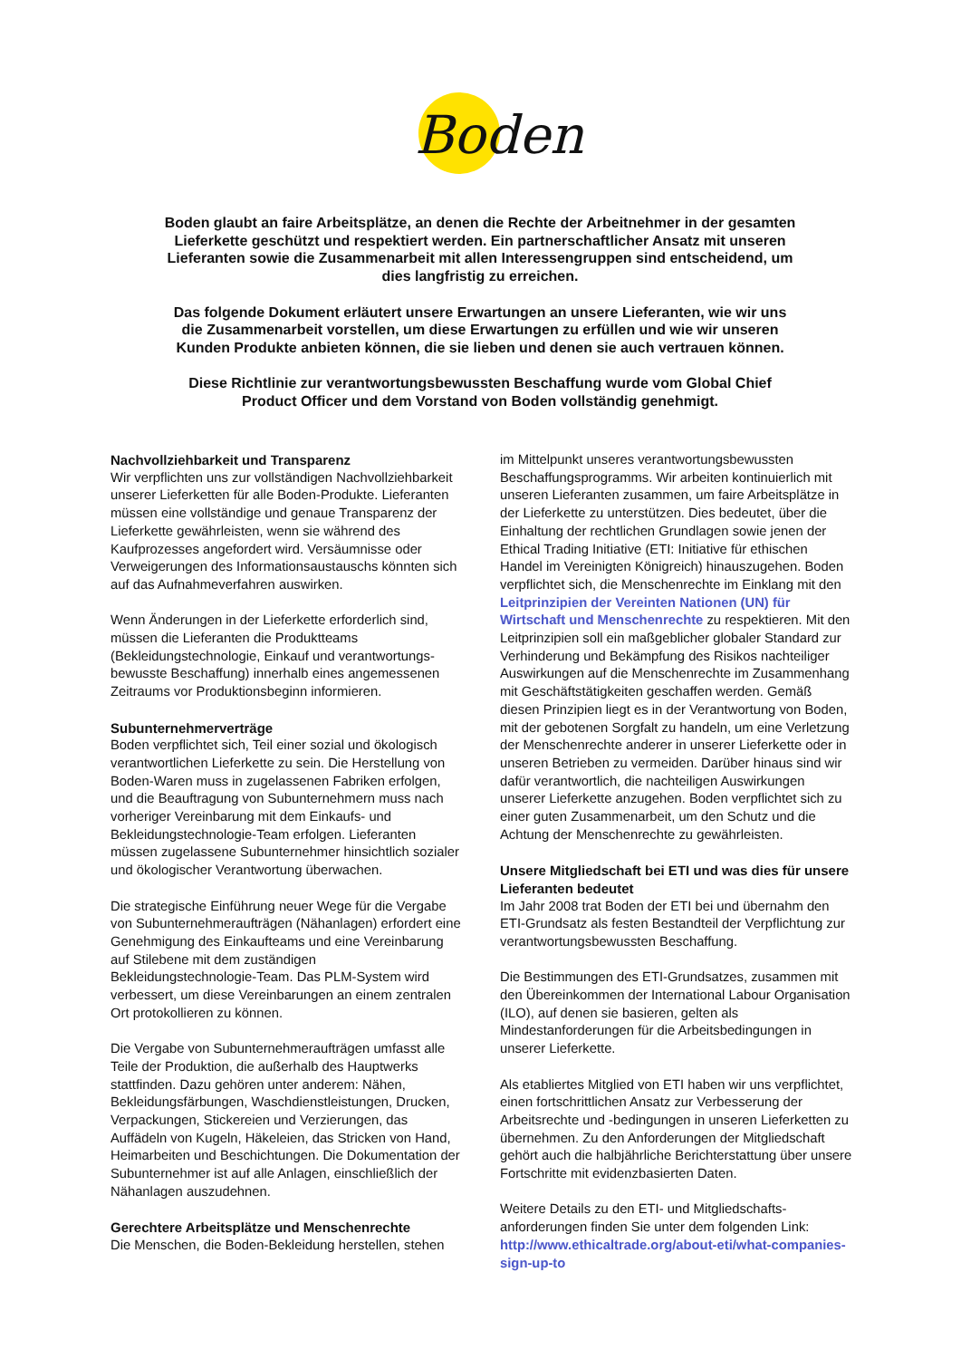Boden
Boden glaubt an faire Arbeitsplätze, an denen die Rechte der Arbeitnehmer in der gesamten Lieferkette geschützt und respektiert werden. Ein partnerschaftlicher Ansatz mit unseren Lieferanten sowie die Zusammenarbeit mit allen Interessengruppen sind entscheidend, um dies langfristig zu erreichen.
Das folgende Dokument erläutert unsere Erwartungen an unsere Lieferanten, wie wir uns die Zusammenarbeit vorstellen, um diese Erwartungen zu erfüllen und wie wir unseren Kunden Produkte anbieten können, die sie lieben und denen sie auch vertrauen können.
Diese Richtlinie zur verantwortungsbewussten Beschaffung wurde vom Global Chief Product Officer und dem Vorstand von Boden vollständig genehmigt.
Nachvollziehbarkeit und Transparenz
Wir verpflichten uns zur vollständigen Nachvollziehbarkeit unserer Lieferketten für alle Boden-Produkte. Lieferanten müssen eine vollständige und genaue Transparenz der Lieferkette gewährleisten, wenn sie während des Kaufprozesses angefordert wird. Versäumnisse oder Verweigerungen des Informationsaustauschs könnten sich auf das Aufnahmeverfahren auswirken.
Wenn Änderungen in der Lieferkette erforderlich sind, müssen die Lieferanten die Produktteams (Bekleidungstechnologie, Einkauf und verantwortungs-bewusste Beschaffung) innerhalb eines angemessenen Zeitraums vor Produktionsbeginn informieren.
Subunternehmerverträge
Boden verpflichtet sich, Teil einer sozial und ökologisch verantwortlichen Lieferkette zu sein. Die Herstellung von Boden-Waren muss in zugelassenen Fabriken erfolgen, und die Beauftragung von Subunternehmern muss nach vorheriger Vereinbarung mit dem Einkaufs- und Bekleidungstechnologie-Team erfolgen. Lieferanten müssen zugelassene Subunternehmer hinsichtlich sozialer und ökologischer Verantwortung überwachen.
Die strategische Einführung neuer Wege für die Vergabe von Subunternehmeraufträgen (Nähanlagen) erfordert eine Genehmigung des Einkaufteams und eine Vereinbarung auf Stilebene mit dem zuständigen Bekleidungstechnologie-Team. Das PLM-System wird verbessert, um diese Vereinbarungen an einem zentralen Ort protokollieren zu können.
Die Vergabe von Subunternehmeraufträgen umfasst alle Teile der Produktion, die außerhalb des Hauptwerks stattfinden. Dazu gehören unter anderem: Nähen, Bekleidungsfärbungen, Waschdienstleistungen, Drucken, Verpackungen, Stickereien und Verzierungen, das Auffädeln von Kugeln, Häkeleien, das Stricken von Hand, Heimarbeiten und Beschichtungen. Die Dokumentation der Subunternehmer ist auf alle Anlagen, einschließlich der Nähanlagen auszudehnen.
Gerechtere Arbeitsplätze und Menschenrechte
Die Menschen, die Boden-Bekleidung herstellen, stehen
im Mittelpunkt unseres verantwortungsbewussten Beschaffungsprogramms. Wir arbeiten kontinuierlich mit unseren Lieferanten zusammen, um faire Arbeitsplätze in der Lieferkette zu unterstützen. Dies bedeutet, über die Einhaltung der rechtlichen Grundlagen sowie jenen der Ethical Trading Initiative (ETI: Initiative für ethischen Handel im Vereinigten Königreich) hinauszugehen. Boden verpflichtet sich, die Menschenrechte im Einklang mit den Leitprinzipien der Vereinten Nationen (UN) für Wirtschaft und Menschenrechte zu respektieren. Mit den Leitprinzipien soll ein maßgeblicher globaler Standard zur Verhinderung und Bekämpfung des Risikos nachteiliger Auswirkungen auf die Menschenrechte im Zusammenhang mit Geschäftstätigkeiten geschaffen werden. Gemäß diesen Prinzipien liegt es in der Verantwortung von Boden, mit der gebotenen Sorgfalt zu handeln, um eine Verletzung der Menschenrechte anderer in unserer Lieferkette oder in unseren Betrieben zu vermeiden. Darüber hinaus sind wir dafür verantwortlich, die nachteiligen Auswirkungen unserer Lieferkette anzugehen. Boden verpflichtet sich zu einer guten Zusammenarbeit, um den Schutz und die Achtung der Menschenrechte zu gewährleisten.
Unsere Mitgliedschaft bei ETI und was dies für unsere Lieferanten bedeutet
Im Jahr 2008 trat Boden der ETI bei und übernahm den ETI-Grundsatz als festen Bestandteil der Verpflichtung zur verantwortungsbewussten Beschaffung.
Die Bestimmungen des ETI-Grundsatzes, zusammen mit den Übereinkommen der International Labour Organisation (ILO), auf denen sie basieren, gelten als Mindestanforderungen für die Arbeitsbedingungen in unserer Lieferkette.
Als etabliertes Mitglied von ETI haben wir uns verpflichtet, einen fortschrittlichen Ansatz zur Verbesserung der Arbeitsrechte und -bedingungen in unseren Lieferketten zu übernehmen. Zu den Anforderungen der Mitgliedschaft gehört auch die halbjährliche Berichterstattung über unsere Fortschritte mit evidenzbasierten Daten.
Weitere Details zu den ETI- und Mitgliedschafts-anforderungen finden Sie unter dem folgenden Link: http://www.ethicaltrade.org/about-eti/what-companies-sign-up-to